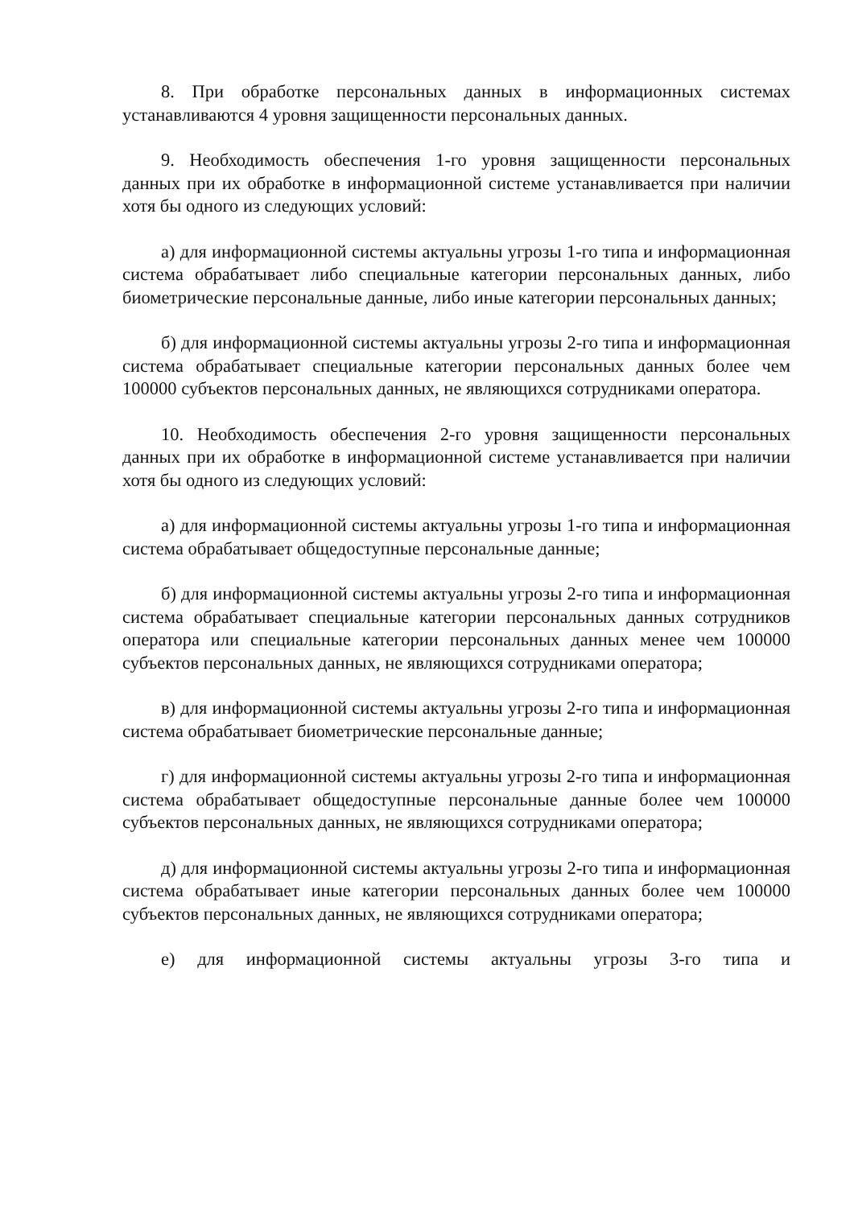8. При обработке персональных данных в информационных системах устанавливаются 4 уровня защищенности персональных данных.
9. Необходимость обеспечения 1-го уровня защищенности персональных данных при их обработке в информационной системе устанавливается при наличии хотя бы одного из следующих условий:
а) для информационной системы актуальны угрозы 1-го типа и информационная система обрабатывает либо специальные категории персональных данных, либо биометрические персональные данные, либо иные категории персональных данных;
б) для информационной системы актуальны угрозы 2-го типа и информационная система обрабатывает специальные категории персональных данных более чем 100000 субъектов персональных данных, не являющихся сотрудниками оператора.
10. Необходимость обеспечения 2-го уровня защищенности персональных данных при их обработке в информационной системе устанавливается при наличии хотя бы одного из следующих условий:
а) для информационной системы актуальны угрозы 1-го типа и информационная система обрабатывает общедоступные персональные данные;
б) для информационной системы актуальны угрозы 2-го типа и информационная система обрабатывает специальные категории персональных данных сотрудников оператора или специальные категории персональных данных менее чем 100000 субъектов персональных данных, не являющихся сотрудниками оператора;
в) для информационной системы актуальны угрозы 2-го типа и информационная система обрабатывает биометрические персональные данные;
г) для информационной системы актуальны угрозы 2-го типа и информационная система обрабатывает общедоступные персональные данные более чем 100000 субъектов персональных данных, не являющихся сотрудниками оператора;
д) для информационной системы актуальны угрозы 2-го типа и информационная система обрабатывает иные категории персональных данных более чем 100000 субъектов персональных данных, не являющихся сотрудниками оператора;
е) для информационной системы актуальны угрозы 3-го типа и